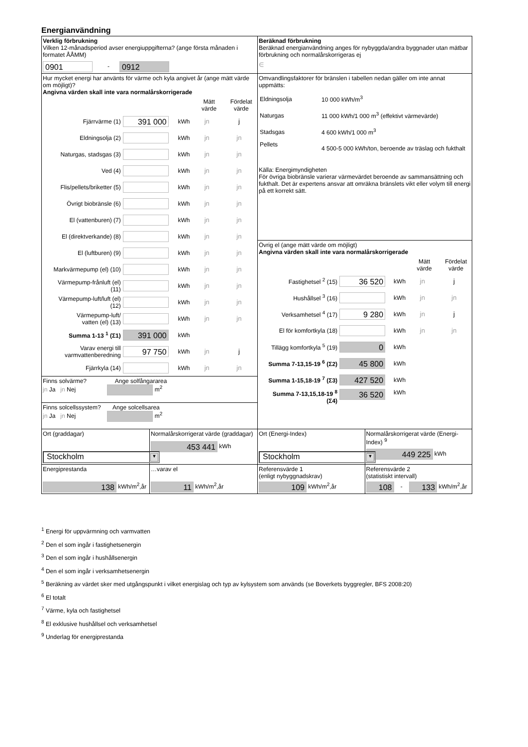Energianvändning
| Verklig förbrukning Vilken 12-månadsperiod avser energiuppgifterna? (ange första månaden i formatet ÅÅMM) 0901 - 0912 | | Beräknad förbrukning Beräknad energianvändning anges för nybyggda/andra byggnader utan mätbar förbrukning och normalårskorrigeras ej ∈ | |
| Hur mycket energi har använts för värme och kyla angivet år (ange mätt värde om möjligt)? Angivna värden skall inte vara normalårskorrigerade / / / / Mätt värde / Fördelat värde / / Fjärrvärme (1) / 391 000 / kWh / jn / j / / Eldningsolja (2) / / kWh / jn / jn / / Naturgas, stadsgas (3) / / kWh / jn / jn / / Ved (4) / / kWh / jn / jn / / Flis/pellets/briketter (5) / / kWh / jn / jn / / Övrigt biobränsle (6) / / kWh / jn / jn / / El (vattenburen) (7) / / kWh / jn / jn / / El (direktverkande) (8) / / kWh / jn / jn / / El (luftburen) (9) / / kWh / jn / jn / / Markvärmepump (el) (10) / / kWh / jn / jn / / Värmepump-frånluft (el) (11) / / kWh / jn / jn / / Värmepump-luft/luft (el) (12) / / kWh / jn / jn / / Värmepump-luft/ vatten (el) (13) / / kWh / jn / jn / / Summa 1-13 <sup>1</sup> (Σ1) / 391 000 / kWh / / / / Varav energi till varmvattenberedning / 97 750 / kWh / jn / j / / Fjärrkyla (14) / / kWh / jn / jn / | | Omvandlingsfaktorer för bränslen i tabellen nedan gäller om inte annat uppmätts: / Eldningsolja / 10 000 kWh/m<sup>3</sup> / / Naturgas / 11 000 kWh/1 000 m<sup>3</sup> (effektivt värmevärde) / / Stadsgas / 4 600 kWh/1 000 m<sup>3</sup> / / Pellets / 4 500-5 000 kWh/ton, beroende av träslag och fukthalt / Källa: Energimyndigheten För övriga biobränsle varierar värmevärdet beroende av sammansättning och fukthalt. Det är expertens ansvar att omräkna bränslets vikt eller volym till energi på ett korrekt sätt. | |
| | | Övrig el (ange mätt värde om möjligt) Angivna värden skall inte vara normalårskorrigerade / / / / Mätt värde / Fördelat värde / / Fastighetsel <sup>2</sup> (15) / 36 520 / kWh / jn / j / / Hushållsel <sup>3</sup> (16) / / kWh / jn / jn / / Verksamhetsel <sup>4</sup> (17) / 9 280 / kWh / jn / j / / El för komfortkyla (18) / / kWh / jn / jn / / Tillägg komfortkyla <sup>5</sup> (19) / 0 / kWh / / / / Summa 7-13,15-19 <sup>6</sup> (Σ2) / 45 800 / kWh / / / / Summa 1-15,18-19 <sup>7</sup> (Σ3) / 427 520 / kWh / / / / Summa 7-13,15,18-19 <sup>8</sup> (Σ4) / 36 520 / kWh / / / | |
| Finns solvärme? Ange solfångararea jn Ja jn Nej m<sup>2</sup> | | | |
| Finns solcellssystem? Ange solcellsarea jn Ja jn Nej m<sup>2</sup> | | | |
| Ort (graddagar) Stockholm ▼ | Normalårskorrigerat värde (graddagar) 453 441 kWh | Ort (Energi-Index) Stockholm ▼ | Normalårskorrigerat värde (Energi-Index) <sup>9</sup> 449 225 kWh |
| Energiprestanda 138 kWh/m<sup>2</sup>,år | …varav el 11 kWh/m<sup>2</sup>,år | Referensvärde 1 (enligt nybyggnadskrav) 109 kWh/m<sup>2</sup>,år | Referensvärde 2 (statistiskt intervall) 108 - 133 kWh/m<sup>2</sup>,år |
<sup>1</sup> Energi för uppvärmning och varmvatten
<sup>2</sup> Den el som ingår i fastighetsenergin
<sup>3</sup> Den el som ingår i hushållsenergin
<sup>4</sup> Den el som ingår i verksamhetsenergin
<sup>5</sup> Beräkning av värdet sker med utgångspunkt i vilket energislag och typ av kylsystem som används (se Boverkets byggregler, BFS 2008:20)
<sup>6</sup> El totalt
<sup>7</sup> Värme, kyla och fastighetsel
<sup>8</sup> El exklusive hushållsel och verksamhetsel
<sup>9</sup> Underlag för energiprestanda